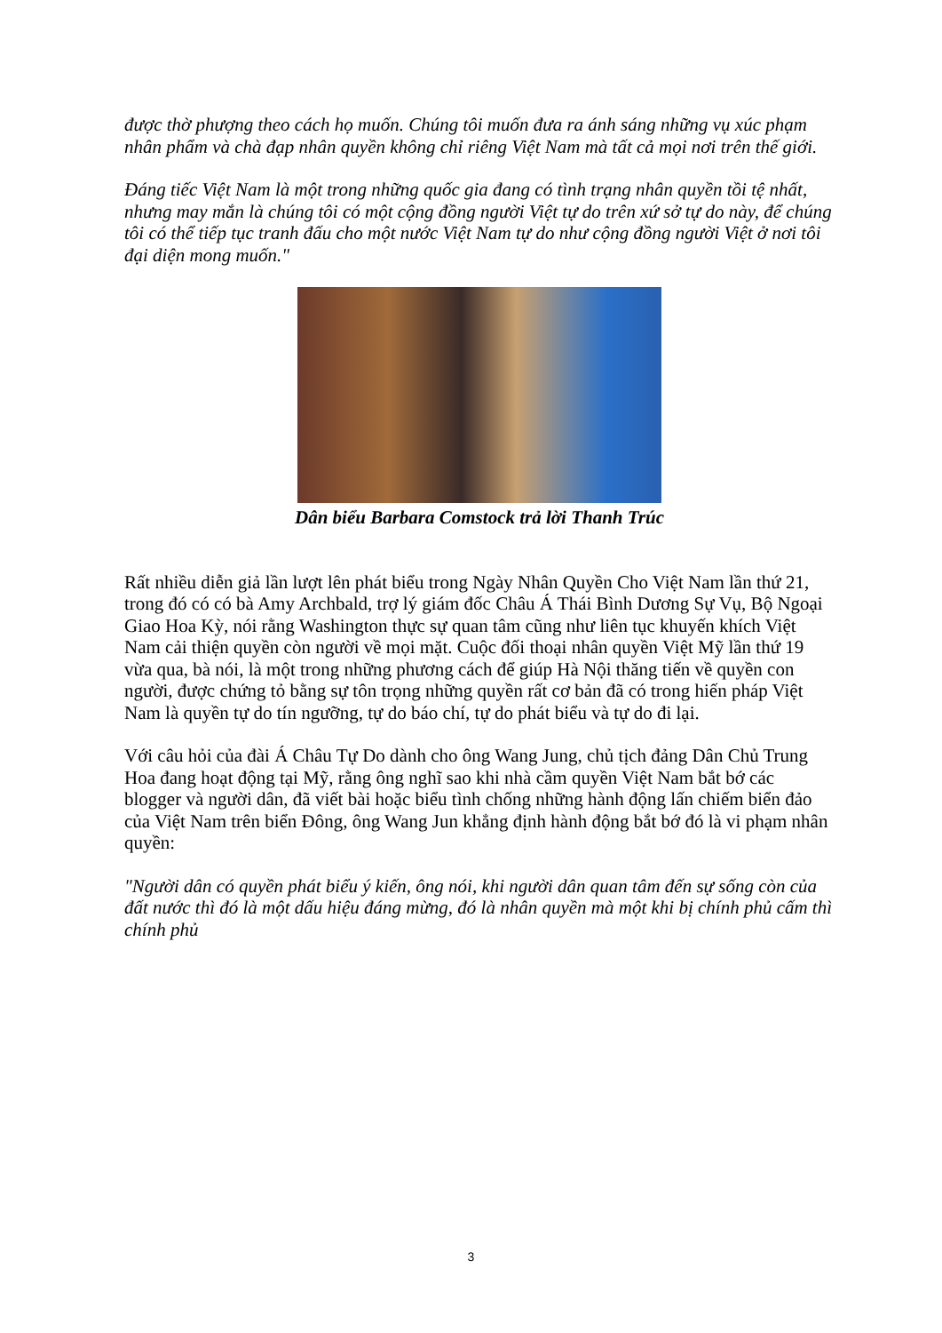được thờ phượng theo cách họ muốn. Chúng tôi muốn đưa ra ánh sáng những vụ xúc phạm nhân phẩm và chà đạp nhân quyền không chỉ riêng Việt Nam mà tất cả mọi nơi trên thế giới.
Đáng tiếc Việt Nam là một trong những quốc gia đang có tình trạng nhân quyền tồi tệ nhất, nhưng may mắn là chúng tôi có một cộng đồng người Việt tự do trên xứ sở tự do này, để chúng tôi có thể tiếp tục tranh đấu cho một nước Việt Nam tự do như cộng đồng người Việt ở nơi tôi đại diện mong muốn."
Dân biểu Barbara Comstock trả lời Thanh Trúc
Rất nhiều diễn giả lần lượt lên phát biểu trong Ngày Nhân Quyền Cho Việt Nam lần thứ 21, trong đó có có bà Amy Archbald, trợ lý giám đốc Châu Á Thái Bình Dương Sự Vụ, Bộ Ngoại Giao Hoa Kỳ, nói rằng Washington thực sự quan tâm cũng như liên tục khuyến khích Việt Nam cải thiện quyền còn người về mọi mặt. Cuộc đối thoại nhân quyền Việt Mỹ lần thứ 19 vừa qua, bà nói, là một trong những phương cách để giúp Hà Nội thăng tiến về quyền con người, được chứng tỏ bằng sự tôn trọng những quyền rất cơ bản đã có trong hiến pháp Việt Nam là quyền tự do tín ngưỡng, tự do báo chí, tự do phát biểu và tự do đi lại.
Với câu hỏi của đài Á Châu Tự Do dành cho ông Wang Jung, chủ tịch đảng Dân Chủ Trung Hoa đang hoạt động tại Mỹ, rằng ông nghĩ sao khi nhà cầm quyền Việt Nam bắt bớ các blogger và người dân, đã viết bài hoặc biểu tình chống những hành động lấn chiếm biển đảo của Việt Nam trên biển Đông, ông Wang Jun khẳng định hành động bắt bớ đó là vi phạm nhân quyền:
"Người dân có quyền phát biểu ý kiến, ông nói, khi người dân quan tâm đến sự sống còn của đất nước thì đó là một dấu hiệu đáng mừng, đó là nhân quyền mà một khi bị chính phủ cấm thì chính phủ
3